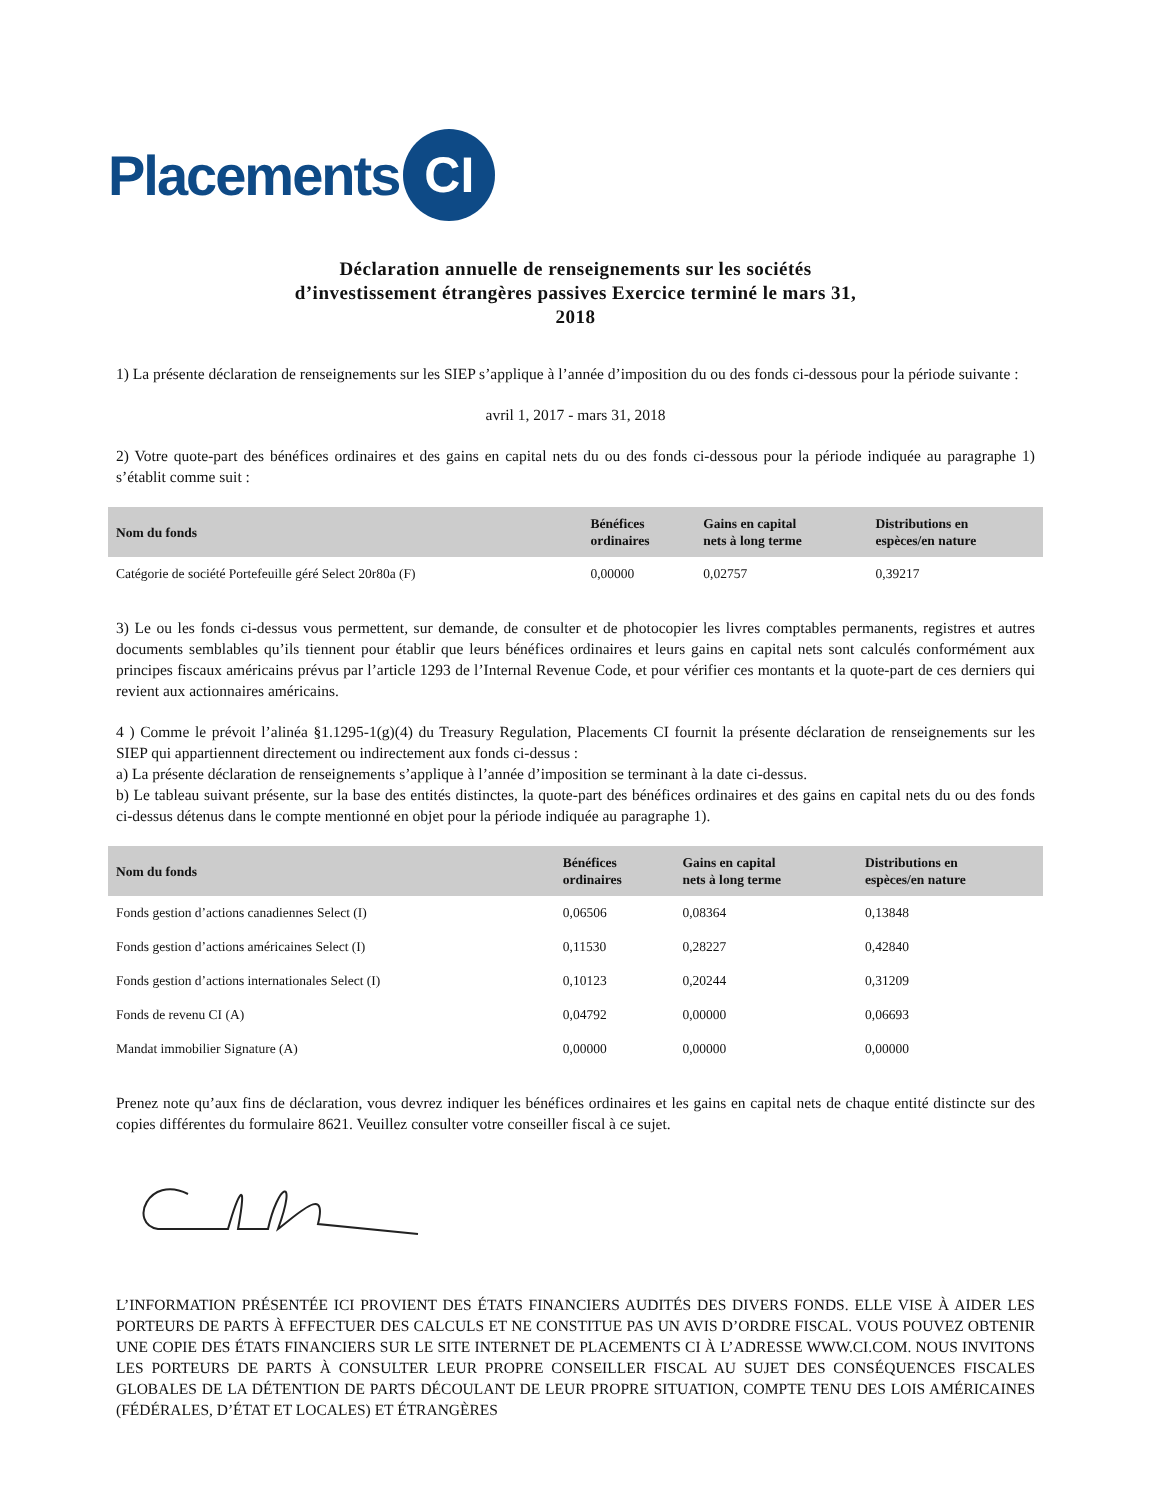Placements
CI
Déclaration annuelle de renseignements sur les sociétés
d’investissement étrangères passives Exercice terminé le mars 31,
2018
1) La présente déclaration de renseignements sur les SIEP s’applique à l’année d’imposition du ou des fonds ci-dessous pour la période suivante :
avril 1, 2017 - mars 31, 2018
2) Votre quote-part des bénéfices ordinaires et des gains en capital nets du ou des fonds ci-dessous pour la période indiquée au paragraphe 1) s’établit comme suit :
| Nom du fonds | Bénéfices ordinaires | Gains en capital nets à long terme | Distributions en espèces/en nature |
| --- | --- | --- | --- |
| Catégorie de société Portefeuille géré Select 20r80a (F) | 0,00000 | 0,02757 | 0,39217 |
3) Le ou les fonds ci-dessus vous permettent, sur demande, de consulter et de photocopier les livres comptables permanents, registres et autres documents semblables qu’ils tiennent pour établir que leurs bénéfices ordinaires et leurs gains en capital nets sont calculés conformément aux principes fiscaux américains prévus par l’article 1293 de l’Internal Revenue Code, et pour vérifier ces montants et la quote-part de ces derniers qui revient aux actionnaires américains.
4 ) Comme le prévoit l’alinéa §1.1295-1(g)(4) du Treasury Regulation, Placements CI fournit la présente déclaration de renseignements sur les SIEP qui appartiennent directement ou indirectement aux fonds ci-dessus :
a) La présente déclaration de renseignements s’applique à l’année d’imposition se terminant à la date ci-dessus.
b) Le tableau suivant présente, sur la base des entités distinctes, la quote-part des bénéfices ordinaires et des gains en capital nets du ou des fonds ci-dessus détenus dans le compte mentionné en objet pour la période indiquée au paragraphe 1).
| Nom du fonds | Bénéfices ordinaires | Gains en capital nets à long terme | Distributions en espèces/en nature |
| --- | --- | --- | --- |
| Fonds gestion d’actions canadiennes Select (I) | 0,06506 | 0,08364 | 0,13848 |
| Fonds gestion d’actions américaines Select (I) | 0,11530 | 0,28227 | 0,42840 |
| Fonds gestion d’actions internationales Select (I) | 0,10123 | 0,20244 | 0,31209 |
| Fonds de revenu CI (A) | 0,04792 | 0,00000 | 0,06693 |
| Mandat immobilier Signature (A) | 0,00000 | 0,00000 | 0,00000 |
Prenez note qu’aux fins de déclaration, vous devrez indiquer les bénéfices ordinaires et les gains en capital nets de chaque entité distincte sur des copies différentes du formulaire 8621. Veuillez consulter votre conseiller fiscal à ce sujet.
L’INFORMATION PRÉSENTÉE ICI PROVIENT DES ÉTATS FINANCIERS AUDITÉS DES DIVERS FONDS. ELLE VISE À AIDER LES PORTEURS DE PARTS À EFFECTUER DES CALCULS ET NE CONSTITUE PAS UN AVIS D’ORDRE FISCAL. VOUS POUVEZ OBTENIR UNE COPIE DES ÉTATS FINANCIERS SUR LE SITE INTERNET DE PLACEMENTS CI À L’ADRESSE WWW.CI.COM. NOUS INVITONS LES PORTEURS DE PARTS À CONSULTER LEUR PROPRE CONSEILLER FISCAL AU SUJET DES CONSÉQUENCES FISCALES GLOBALES DE LA DÉTENTION DE PARTS DÉCOULANT DE LEUR PROPRE SITUATION, COMPTE TENU DES LOIS AMÉRICAINES (FÉDÉRALES, D’ÉTAT ET LOCALES) ET ÉTRANGÈRES